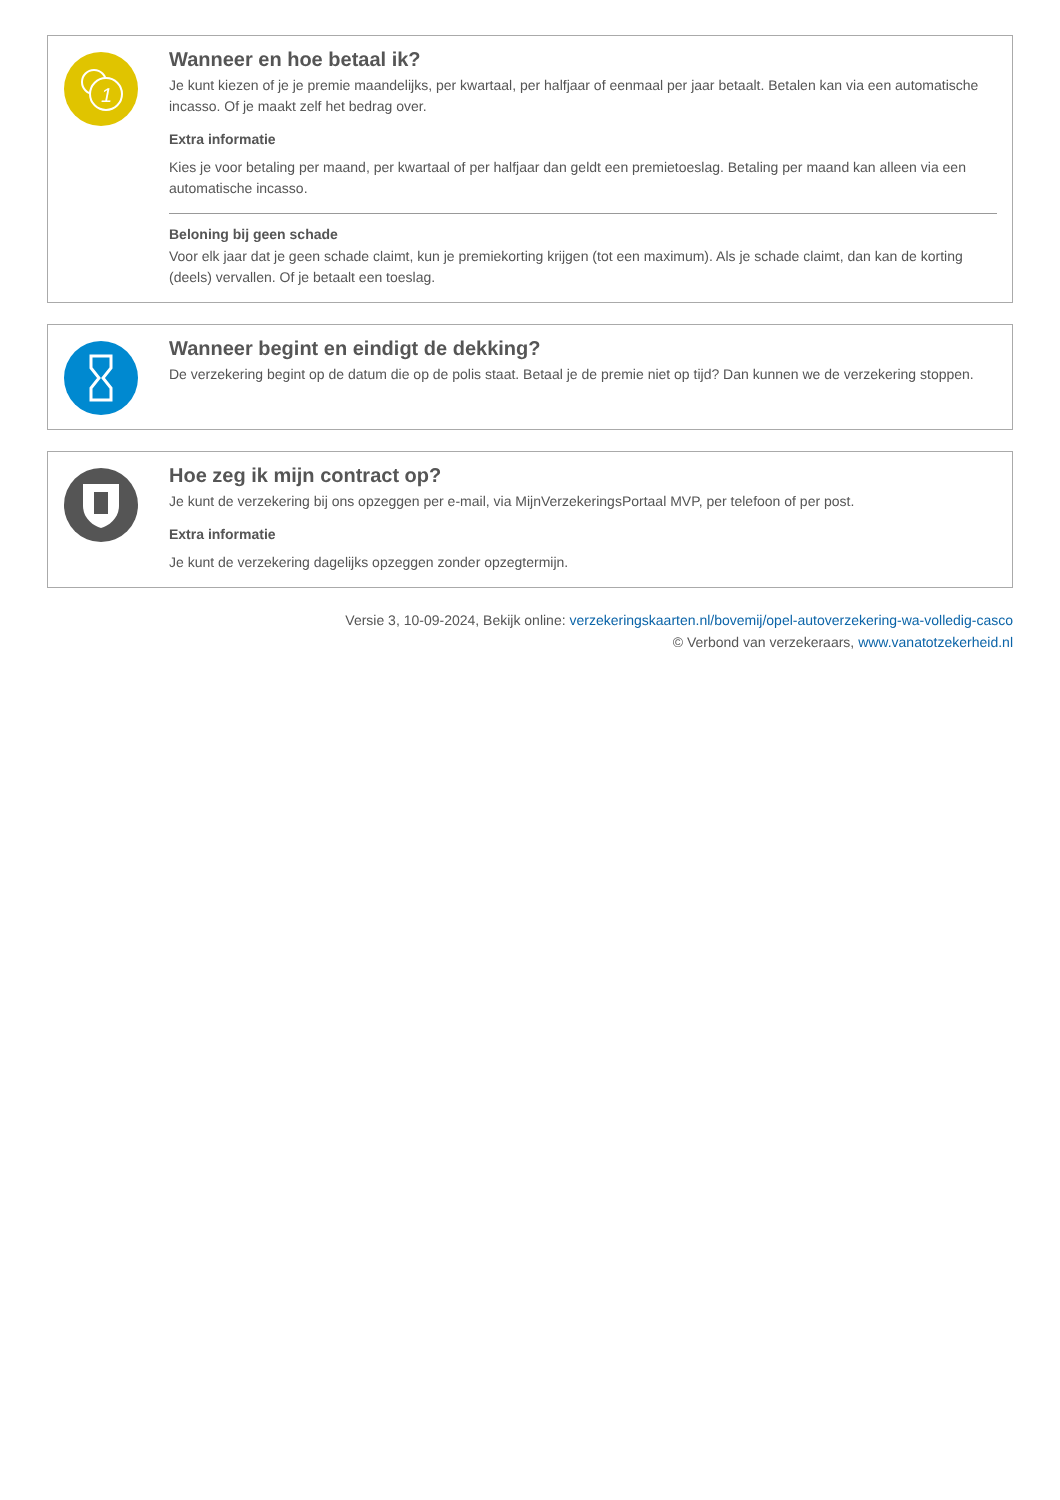1
Wanneer en hoe betaal ik?
Je kunt kiezen of je je premie maandelijks, per kwartaal, per halfjaar of eenmaal per jaar betaalt. Betalen kan via een automatische incasso. Of je maakt zelf het bedrag over.
Extra informatie
Kies je voor betaling per maand, per kwartaal of per halfjaar dan geldt een premietoeslag. Betaling per maand kan alleen via een automatische incasso.
Beloning bij geen schade
Voor elk jaar dat je geen schade claimt, kun je premiekorting krijgen (tot een maximum). Als je schade claimt, dan kan de korting (deels) vervallen. Of je betaalt een toeslag.
Wanneer begint en eindigt de dekking?
De verzekering begint op de datum die op de polis staat. Betaal je de premie niet op tijd? Dan kunnen we de verzekering stoppen.
Hoe zeg ik mijn contract op?
Je kunt de verzekering bij ons opzeggen per e-mail, via MijnVerzekeringsPortaal MVP, per telefoon of per post.
Extra informatie
Je kunt de verzekering dagelijks opzeggen zonder opzegtermijn.
Versie 3, 10-09-2024, Bekijk online: verzekeringskaarten.nl/bovemij/opel-autoverzekering-wa-volledig-casco
© Verbond van verzekeraars, www.vanatotzekerheid.nl